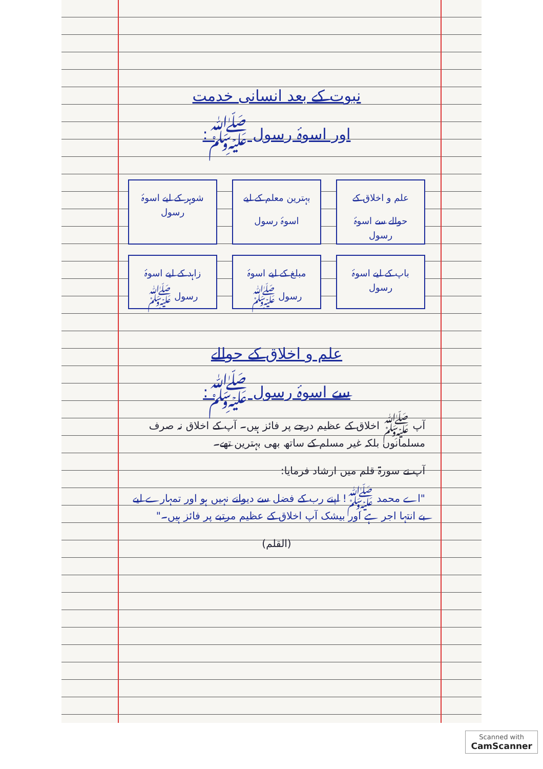نبوت کے بعد انسانی خدمت
اور اسوۂ رسول ﷺ:
علم و اخلاق کے حوالے سے اسوۂ رسول
بہترین معلم کے لیے اسوۂ رسول
شوہر کے لیے اسوۂ رسول
باپ کے لیے اسوۂ رسول
مبلغ کے لیے اسوۂ رسول ﷺ
زاہد کے لیے اسوۂ رسول ﷺ
علم و اخلاق کے حوالے
سے اسوۂ رسول ﷺ:
آپ ﷺ اخلاق کے عظیم درجے پر فائز ہیں۔ آپ کے اخلاق نہ صرف مسلمانوں بلکہ غیر مسلم کے ساتھ بھی بہترین تھے۔
آپ نے سورۃ قلم میں ارشاد فرمایا:
"اے محمد ﷺ! اپنے رب کے فضل سے دیوانے نہیں ہو اور تمہارے لیے بے انتہا اجر ہے اور بیشک آپ اخلاق کے عظیم مرتبے پر فائز ہیں۔"
(القلم)
Scanned with
CamScanner